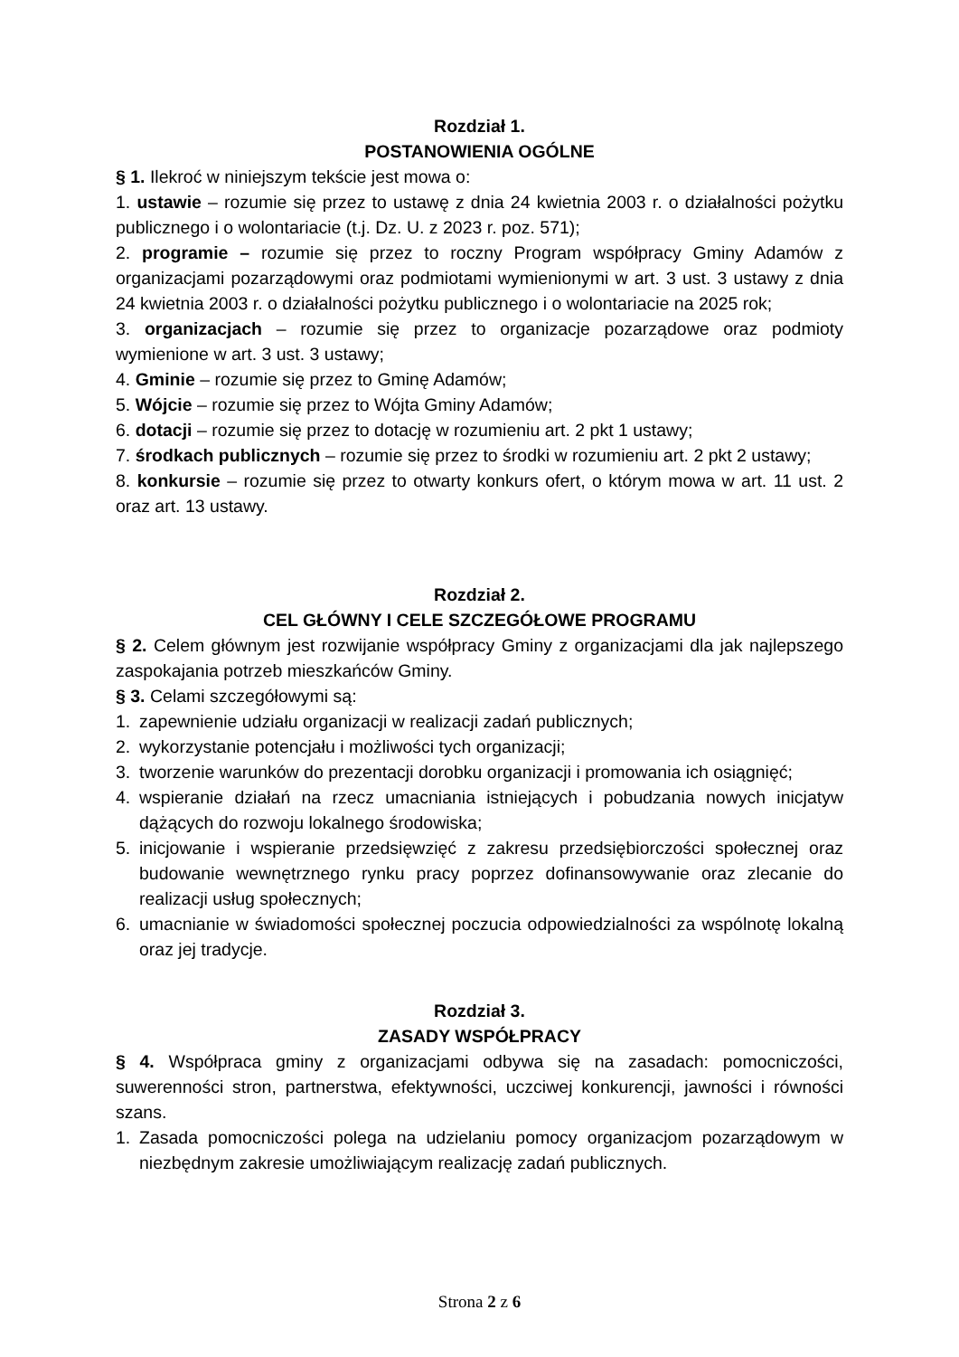Rozdział 1.
POSTANOWIENIA OGÓLNE
§ 1. Ilekroć w niniejszym tekście jest mowa o:
1. ustawie – rozumie się przez to ustawę z dnia 24 kwietnia 2003 r. o działalności pożytku publicznego i o wolontariacie (t.j. Dz. U. z 2023 r. poz. 571);
2. programie – rozumie się przez to roczny Program współpracy Gminy Adamów z organizacjami pozarządowymi oraz podmiotami wymienionymi w art. 3 ust. 3 ustawy z dnia 24 kwietnia 2003 r. o działalności pożytku publicznego i o wolontariacie na 2025 rok;
3. organizacjach – rozumie się przez to organizacje pozarządowe oraz podmioty wymienione w art. 3 ust. 3 ustawy;
4. Gminie – rozumie się przez to Gminę Adamów;
5. Wójcie – rozumie się przez to Wójta Gminy Adamów;
6. dotacji – rozumie się przez to dotację w rozumieniu art. 2 pkt 1 ustawy;
7. środkach publicznych – rozumie się przez to środki w rozumieniu art. 2 pkt 2 ustawy;
8. konkursie – rozumie się przez to otwarty konkurs ofert, o którym mowa w art. 11 ust. 2 oraz art. 13 ustawy.
Rozdział 2.
CEL GŁÓWNY I CELE SZCZEGÓŁOWE PROGRAMU
§ 2. Celem głównym jest rozwijanie współpracy Gminy z organizacjami dla jak najlepszego zaspokajania potrzeb mieszkańców Gminy.
§ 3. Celami szczegółowymi są:
1. zapewnienie udziału organizacji w realizacji zadań publicznych;
2. wykorzystanie potencjału i możliwości tych organizacji;
3. tworzenie warunków do prezentacji dorobku organizacji i promowania ich osiągnięć;
4. wspieranie działań na rzecz umacniania istniejących i pobudzania nowych inicjatyw dążących do rozwoju lokalnego środowiska;
5. inicjowanie i wspieranie przedsięwzięć z zakresu przedsiębiorczości społecznej oraz budowanie wewnętrznego rynku pracy poprzez dofinansowywanie oraz zlecanie do realizacji usług społecznych;
6. umacnianie w świadomości społecznej poczucia odpowiedzialności za wspólnotę lokalną oraz jej tradycje.
Rozdział 3.
ZASADY WSPÓŁPRACY
§ 4. Współpraca gminy z organizacjami odbywa się na zasadach: pomocniczości, suwerenności stron, partnerstwa, efektywności, uczciwej konkurencji, jawności i równości szans.
1. Zasada pomocniczości polega na udzielaniu pomocy organizacjom pozarządowym w niezbędnym zakresie umożliwiającym realizację zadań publicznych.
Strona 2 z 6